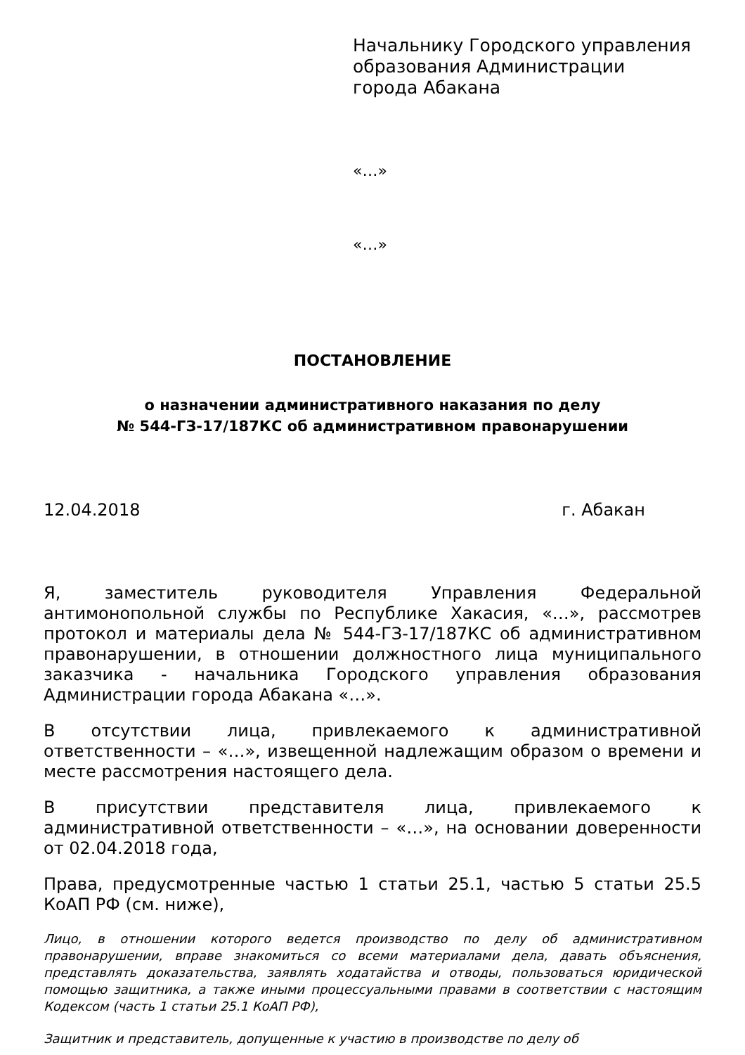Начальнику Городского управления
образования Администрации
города Абакана
«…»
«…»
ПОСТАНОВЛЕНИЕ
о назначении административного наказания по делу
№ 544-ГЗ-17/187КС об административном правонарушении
12.04.2018 г. Абакан
Я, заместитель руководителя Управления Федеральной антимонопольной службы по Республике Хакасия, «…», рассмотрев протокол и материалы дела № 544-ГЗ-17/187КС об административном правонарушении, в отношении должностного лица муниципального заказчика - начальника Городского управления образования Администрации города Абакана «…».
В отсутствии лица, привлекаемого к административной ответственности – «…», извещенной надлежащим образом о времени и месте рассмотрения настоящего дела.
В присутствии представителя лица, привлекаемого к административной ответственности – «…», на основании доверенности от 02.04.2018 года,
Права, предусмотренные частью 1 статьи 25.1, частью 5 статьи 25.5 КоАП РФ (см. ниже),
Лицо, в отношении которого ведется производство по делу об административном правонарушении, вправе знакомиться со всеми материалами дела, давать объяснения, представлять доказательства, заявлять ходатайства и отводы, пользоваться юридической помощью защитника, а также иными процессуальными правами в соответствии с настоящим Кодексом (часть 1 статьи 25.1 КоАП РФ),
Защитник и представитель, допущенные к участию в производстве по делу об